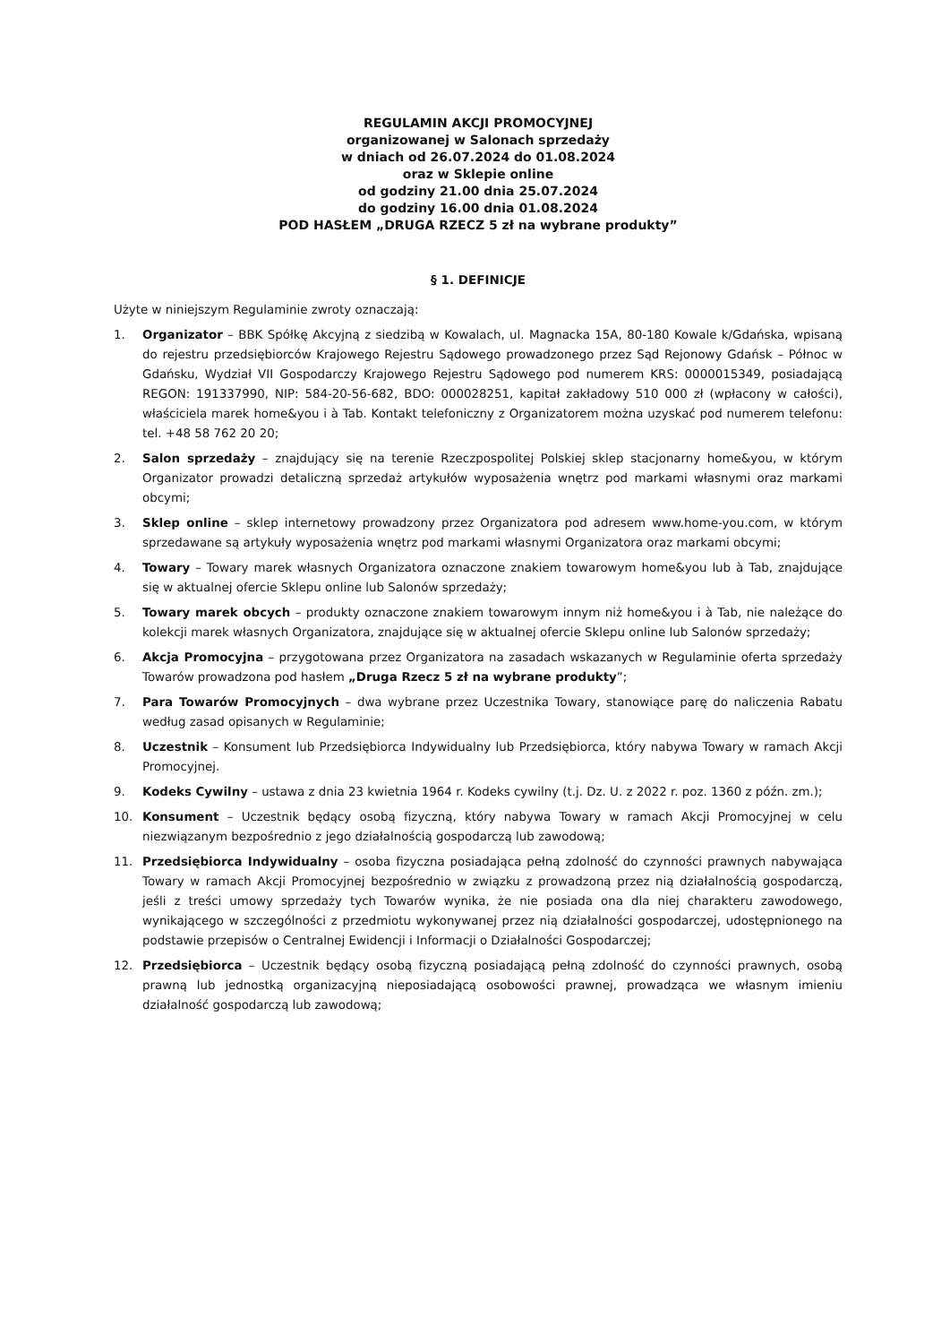REGULAMIN AKCJI PROMOCYJNEJ
organizowanej w Salonach sprzedaży
w dniach od 26.07.2024 do 01.08.2024
oraz w Sklepie online
od godziny 21.00 dnia 25.07.2024
do godziny 16.00 dnia 01.08.2024
POD HASŁEM „DRUGA RZECZ 5 zł na wybrane produkty”
§ 1. DEFINICJE
Użyte w niniejszym Regulaminie zwroty oznaczają:
1. Organizator – BBK Spółkę Akcyjną z siedzibą w Kowalach, ul. Magnacka 15A, 80-180 Kowale k/Gdańska, wpisaną do rejestru przedsiębiorców Krajowego Rejestru Sądowego prowadzonego przez Sąd Rejonowy Gdańsk – Północ w Gdańsku, Wydział VII Gospodarczy Krajowego Rejestru Sądowego pod numerem KRS: 0000015349, posiadającą REGON: 191337990, NIP: 584-20-56-682, BDO: 000028251, kapitał zakładowy 510 000 zł (wpłacony w całości), właściciela marek home&you i à Tab. Kontakt telefoniczny z Organizatorem można uzyskać pod numerem telefonu: tel. +48 58 762 20 20;
2. Salon sprzedaży – znajdujący się na terenie Rzeczpospolitej Polskiej sklep stacjonarny home&you, w którym Organizator prowadzi detaliczną sprzedaż artykułów wyposażenia wnętrz pod markami własnymi oraz markami obcymi;
3. Sklep online – sklep internetowy prowadzony przez Organizatora pod adresem www.home-you.com, w którym sprzedawane są artykuły wyposażenia wnętrz pod markami własnymi Organizatora oraz markami obcymi;
4. Towary – Towary marek własnych Organizatora oznaczone znakiem towarowym home&you lub à Tab, znajdujące się w aktualnej ofercie Sklepu online lub Salonów sprzedaży;
5. Towary marek obcych – produkty oznaczone znakiem towarowym innym niż home&you i à Tab, nie należące do kolekcji marek własnych Organizatora, znajdujące się w aktualnej ofercie Sklepu online lub Salonów sprzedaży;
6. Akcja Promocyjna – przygotowana przez Organizatora na zasadach wskazanych w Regulaminie oferta sprzedaży Towarów prowadzona pod hasłem „Druga Rzecz 5 zł na wybrane produkty”;
7. Para Towarów Promocyjnych – dwa wybrane przez Uczestnika Towary, stanowiące parę do naliczenia Rabatu według zasad opisanych w Regulaminie;
8. Uczestnik – Konsument lub Przedsiębiorca Indywidualny lub Przedsiębiorca, który nabywa Towary w ramach Akcji Promocyjnej.
9. Kodeks Cywilny – ustawa z dnia 23 kwietnia 1964 r. Kodeks cywilny (t.j. Dz. U. z 2022 r. poz. 1360 z późn. zm.);
10. Konsument – Uczestnik będący osobą fizyczną, który nabywa Towary w ramach Akcji Promocyjnej w celu niezwiązanym bezpośrednio z jego działalnością gospodarczą lub zawodową;
11. Przedsiębiorca Indywidualny – osoba fizyczna posiadająca pełną zdolność do czynności prawnych nabywająca Towary w ramach Akcji Promocyjnej bezpośrednio w związku z prowadzoną przez nią działalnością gospodarczą, jeśli z treści umowy sprzedaży tych Towarów wynika, że nie posiada ona dla niej charakteru zawodowego, wynikającego w szczególności z przedmiotu wykonywanej przez nią działalności gospodarczej, udostępnionego na podstawie przepisów o Centralnej Ewidencji i Informacji o Działalności Gospodarczej;
12. Przedsiębiorca – Uczestnik będący osobą fizyczną posiadającą pełną zdolność do czynności prawnych, osobą prawną lub jednostką organizacyjną nieposiadającą osobowości prawnej, prowadząca we własnym imieniu działalność gospodarczą lub zawodową;